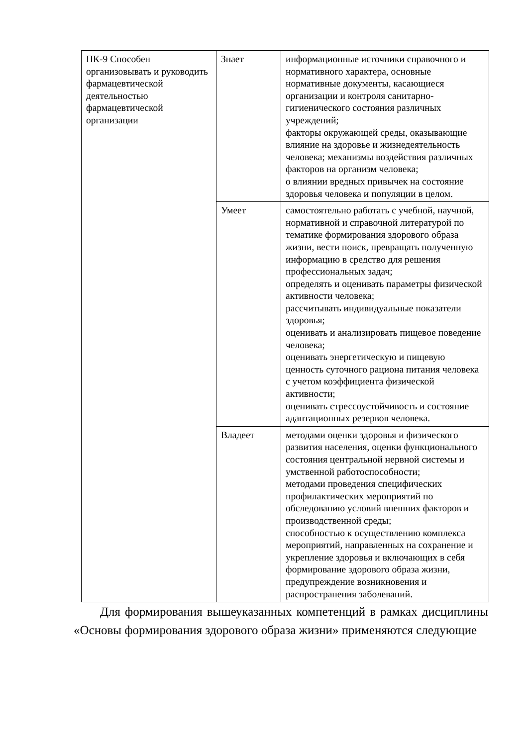| ПК-9 Способен организовывать и руководить фармацевтической деятельностью фармацевтической организации | Знает | информационные источники справочного и нормативного характера, основные нормативные документы, касающиеся организации и контроля санитарно-гигиенического состояния различных учреждений; факторы окружающей среды, оказывающие влияние на здоровье и жизнедеятельность человека; механизмы воздействия различных факторов на организм человека; о влиянии вредных привычек на состояние здоровья человека и популяции в целом. |
| | Умеет | самостоятельно работать с учебной, научной, нормативной и справочной литературой по тематике формирования здорового образа жизни, вести поиск, превращать полученную информацию в средство для решения профессиональных задач; определять и оценивать параметры физической активности человека; рассчитывать индивидуальные показатели здоровья; оценивать и анализировать пищевое поведение человека; оценивать энергетическую и пищевую ценность суточного рациона питания человека с учетом коэффициента физической активности; оценивать стрессоустойчивость и состояние адаптационных резервов человека. |
| | Владеет | методами оценки здоровья и физического развития населения, оценки функционального состояния центральной нервной системы и умственной работоспособности; методами проведения специфических профилактических мероприятий по обследованию условий внешних факторов и производственной среды; способностью к осуществлению комплекса мероприятий, направленных на сохранение и укрепление здоровья и включающих в себя формирование здорового образа жизни, предупреждение возникновения и распространения заболеваний. |
Для формирования вышеуказанных компетенций в рамках дисциплины «Основы формирования здорового образа жизни» применяются следующие